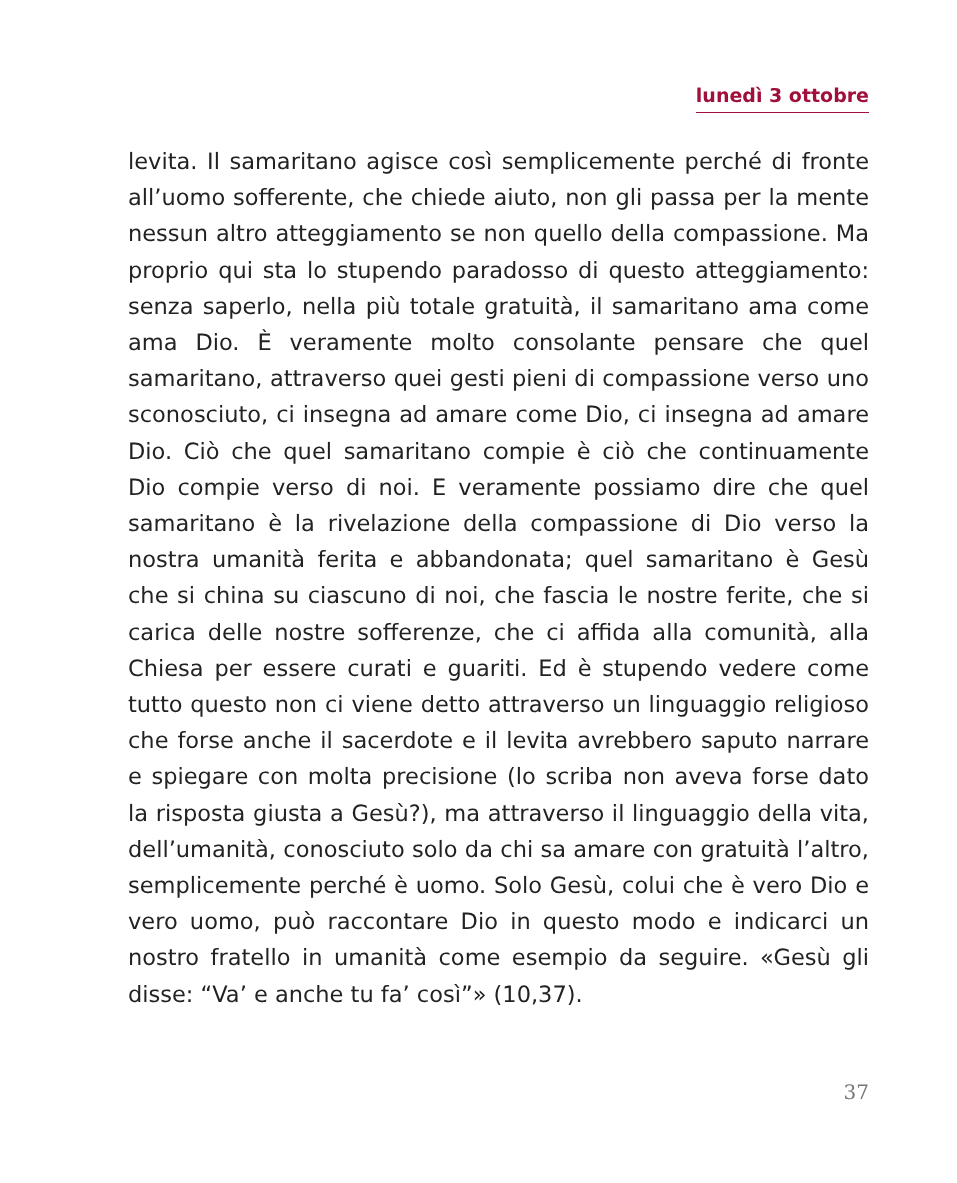lunedì 3 ottobre
levita. Il samaritano agisce così semplicemente perché di fronte all’uomo sofferente, che chiede aiuto, non gli passa per la mente nessun altro atteggiamento se non quello della compassione. Ma proprio qui sta lo stupendo paradosso di questo atteggiamento: senza saperlo, nella più totale gratuità, il samaritano ama come ama Dio. È veramente molto consolante pensare che quel samaritano, attraverso quei gesti pieni di compassione verso uno sconosciuto, ci insegna ad amare come Dio, ci insegna ad amare Dio. Ciò che quel samaritano compie è ciò che continuamente Dio compie verso di noi. E veramente possiamo dire che quel samaritano è la rivelazione della compassione di Dio verso la nostra umanità ferita e abbandonata; quel samaritano è Gesù che si china su ciascuno di noi, che fascia le nostre ferite, che si carica delle nostre sofferenze, che ci affida alla comunità, alla Chiesa per essere curati e guariti. Ed è stupendo vedere come tutto questo non ci viene detto attraverso un linguaggio religioso che forse anche il sacerdote e il levita avrebbero saputo narrare e spiegare con molta precisione (lo scriba non aveva forse dato la risposta giusta a Gesù?), ma attraverso il linguaggio della vita, dell’umanità, conosciuto solo da chi sa amare con gratuità l’altro, semplicemente perché è uomo. Solo Gesù, colui che è vero Dio e vero uomo, può raccontare Dio in questo modo e indicarci un nostro fratello in umanità come esempio da seguire. «Gesù gli disse: “Va’ e anche tu fa’ così”» (10,37).
37